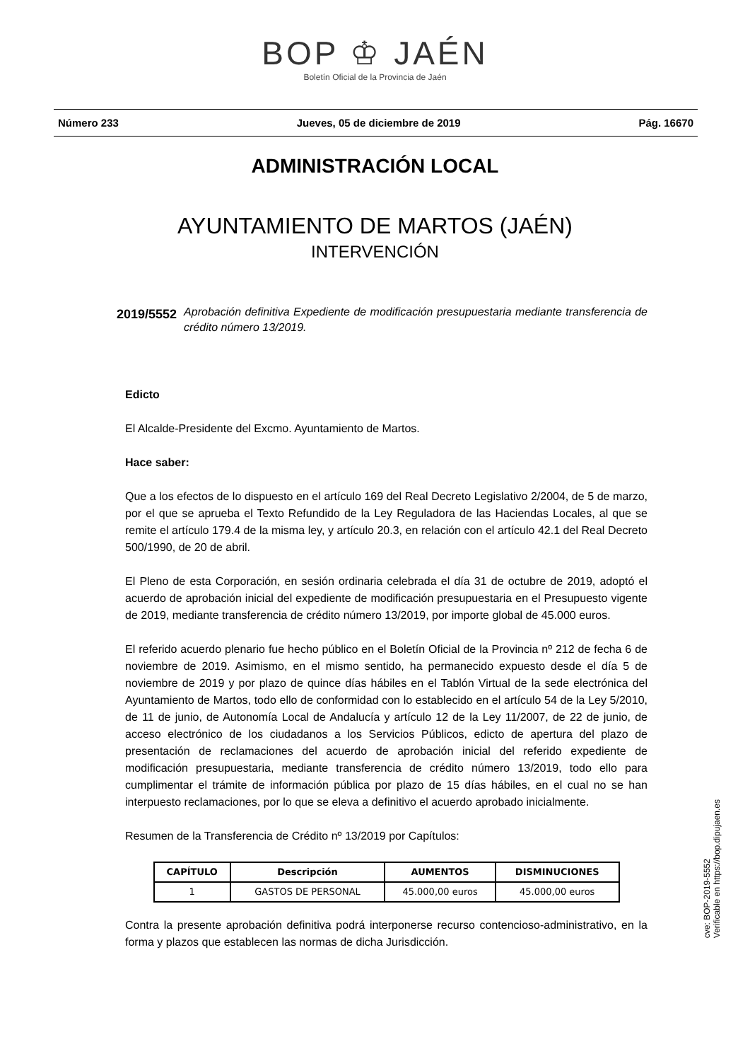BOP ♔ JAÉN
Boletín Oficial de la Provincia de Jaén
Número 233 Jueves, 05 de diciembre de 2019 Pág. 16670
ADMINISTRACIÓN LOCAL
AYUNTAMIENTO DE MARTOS (JAÉN)
INTERVENCIÓN
2019/5552 Aprobación definitiva Expediente de modificación presupuestaria mediante transferencia de crédito número 13/2019.
Edicto
El Alcalde-Presidente del Excmo. Ayuntamiento de Martos.
Hace saber:
Que a los efectos de lo dispuesto en el artículo 169 del Real Decreto Legislativo 2/2004, de 5 de marzo, por el que se aprueba el Texto Refundido de la Ley Reguladora de las Haciendas Locales, al que se remite el artículo 179.4 de la misma ley, y artículo 20.3, en relación con el artículo 42.1 del Real Decreto 500/1990, de 20 de abril.
El Pleno de esta Corporación, en sesión ordinaria celebrada el día 31 de octubre de 2019, adoptó el acuerdo de aprobación inicial del expediente de modificación presupuestaria en el Presupuesto vigente de 2019, mediante transferencia de crédito número 13/2019, por importe global de 45.000 euros.
El referido acuerdo plenario fue hecho público en el Boletín Oficial de la Provincia nº 212 de fecha 6 de noviembre de 2019. Asimismo, en el mismo sentido, ha permanecido expuesto desde el día 5 de noviembre de 2019 y por plazo de quince días hábiles en el Tablón Virtual de la sede electrónica del Ayuntamiento de Martos, todo ello de conformidad con lo establecido en el artículo 54 de la Ley 5/2010, de 11 de junio, de Autonomía Local de Andalucía y artículo 12 de la Ley 11/2007, de 22 de junio, de acceso electrónico de los ciudadanos a los Servicios Públicos, edicto de apertura del plazo de presentación de reclamaciones del acuerdo de aprobación inicial del referido expediente de modificación presupuestaria, mediante transferencia de crédito número 13/2019, todo ello para cumplimentar el trámite de información pública por plazo de 15 días hábiles, en el cual no se han interpuesto reclamaciones, por lo que se eleva a definitivo el acuerdo aprobado inicialmente.
Resumen de la Transferencia de Crédito nº 13/2019 por Capítulos:
| CAPÍTULO | Descripción | AUMENTOS | DISMINUCIONES |
| --- | --- | --- | --- |
| 1 | GASTOS DE PERSONAL | 45.000,00 euros | 45.000,00 euros |
Contra la presente aprobación definitiva podrá interponerse recurso contencioso-administrativo, en la forma y plazos que establecen las normas de dicha Jurisdicción.
cve: BOP-2019-5552
Verificable en https://bop.dipujaen.es